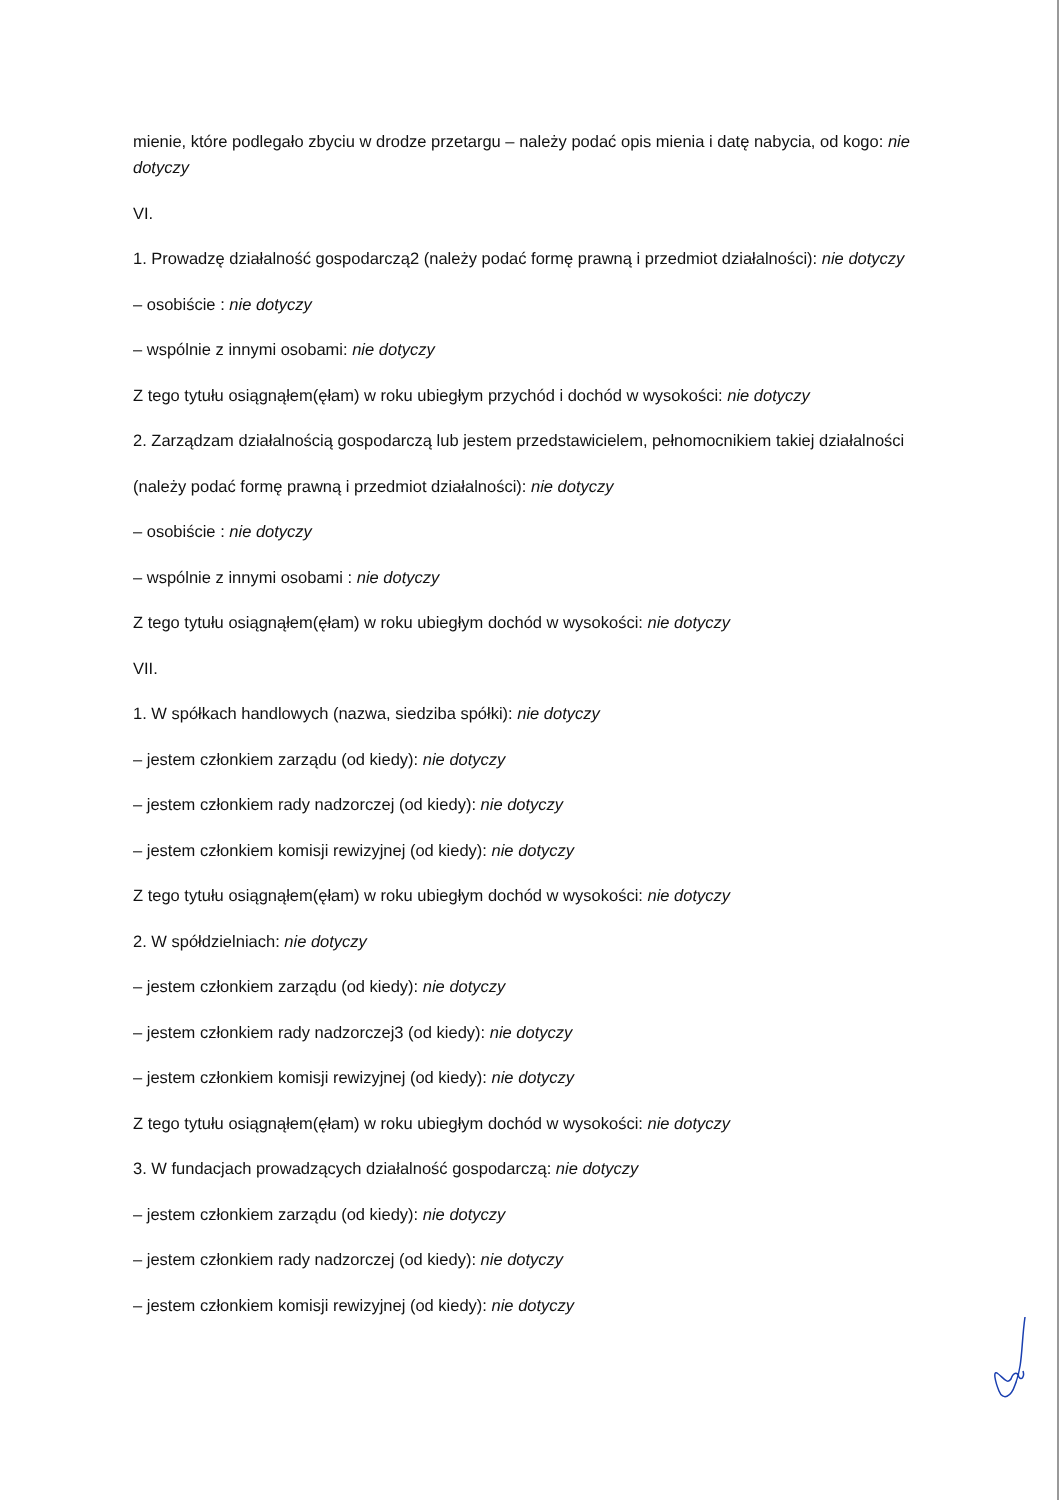mienie, które podlegało zbyciu w drodze przetargu – należy podać opis mienia i datę nabycia, od kogo: nie dotyczy
VI.
1. Prowadzę działalność gospodarczą2 (należy podać formę prawną i przedmiot działalności): nie dotyczy
– osobiście : nie dotyczy
– wspólnie z innymi osobami: nie dotyczy
Z tego tytułu osiągnąłem(ęłam) w roku ubiegłym przychód i dochód w wysokości: nie dotyczy
2. Zarządzam działalnością gospodarczą lub jestem przedstawicielem, pełnomocnikiem takiej działalności
(należy podać formę prawną i przedmiot działalności): nie dotyczy
– osobiście : nie dotyczy
– wspólnie z innymi osobami : nie dotyczy
Z tego tytułu osiągnąłem(ęłam) w roku ubiegłym dochód w wysokości: nie dotyczy
VII.
1. W spółkach handlowych (nazwa, siedziba spółki): nie dotyczy
– jestem członkiem zarządu (od kiedy): nie dotyczy
– jestem członkiem rady nadzorczej (od kiedy): nie dotyczy
– jestem członkiem komisji rewizyjnej (od kiedy): nie dotyczy
Z tego tytułu osiągnąłem(ęłam) w roku ubiegłym dochód w wysokości: nie dotyczy
2. W spółdzielniach: nie dotyczy
– jestem członkiem zarządu (od kiedy): nie dotyczy
– jestem członkiem rady nadzorczej3 (od kiedy): nie dotyczy
– jestem członkiem komisji rewizyjnej (od kiedy): nie dotyczy
Z tego tytułu osiągnąłem(ęłam) w roku ubiegłym dochód w wysokości: nie dotyczy
3. W fundacjach prowadzących działalność gospodarczą: nie dotyczy
– jestem członkiem zarządu (od kiedy): nie dotyczy
– jestem członkiem rady nadzorczej (od kiedy): nie dotyczy
– jestem członkiem komisji rewizyjnej (od kiedy): nie dotyczy